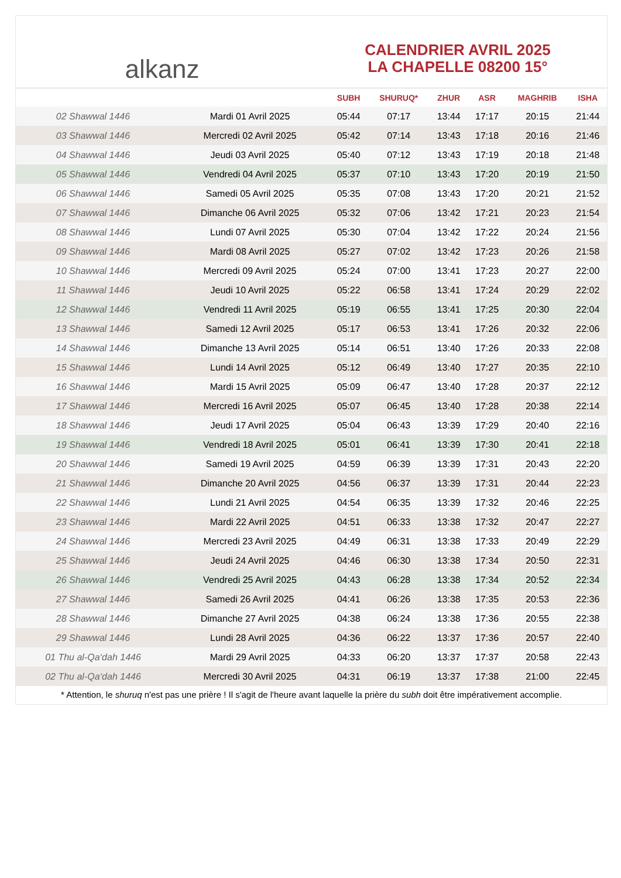alkanz
CALENDRIER AVRIL 2025
LA CHAPELLE 08200 15°
| | | SUBH | SHURUQ* | ZHUR | ASR | MAGHRIB | ISHA |
| --- | --- | --- | --- | --- | --- | --- | --- |
| 02 Shawwal 1446 | Mardi 01 Avril 2025 | 05:44 | 07:17 | 13:44 | 17:17 | 20:15 | 21:44 |
| 03 Shawwal 1446 | Mercredi 02 Avril 2025 | 05:42 | 07:14 | 13:43 | 17:18 | 20:16 | 21:46 |
| 04 Shawwal 1446 | Jeudi 03 Avril 2025 | 05:40 | 07:12 | 13:43 | 17:19 | 20:18 | 21:48 |
| 05 Shawwal 1446 | Vendredi 04 Avril 2025 | 05:37 | 07:10 | 13:43 | 17:20 | 20:19 | 21:50 |
| 06 Shawwal 1446 | Samedi 05 Avril 2025 | 05:35 | 07:08 | 13:43 | 17:20 | 20:21 | 21:52 |
| 07 Shawwal 1446 | Dimanche 06 Avril 2025 | 05:32 | 07:06 | 13:42 | 17:21 | 20:23 | 21:54 |
| 08 Shawwal 1446 | Lundi 07 Avril 2025 | 05:30 | 07:04 | 13:42 | 17:22 | 20:24 | 21:56 |
| 09 Shawwal 1446 | Mardi 08 Avril 2025 | 05:27 | 07:02 | 13:42 | 17:23 | 20:26 | 21:58 |
| 10 Shawwal 1446 | Mercredi 09 Avril 2025 | 05:24 | 07:00 | 13:41 | 17:23 | 20:27 | 22:00 |
| 11 Shawwal 1446 | Jeudi 10 Avril 2025 | 05:22 | 06:58 | 13:41 | 17:24 | 20:29 | 22:02 |
| 12 Shawwal 1446 | Vendredi 11 Avril 2025 | 05:19 | 06:55 | 13:41 | 17:25 | 20:30 | 22:04 |
| 13 Shawwal 1446 | Samedi 12 Avril 2025 | 05:17 | 06:53 | 13:41 | 17:26 | 20:32 | 22:06 |
| 14 Shawwal 1446 | Dimanche 13 Avril 2025 | 05:14 | 06:51 | 13:40 | 17:26 | 20:33 | 22:08 |
| 15 Shawwal 1446 | Lundi 14 Avril 2025 | 05:12 | 06:49 | 13:40 | 17:27 | 20:35 | 22:10 |
| 16 Shawwal 1446 | Mardi 15 Avril 2025 | 05:09 | 06:47 | 13:40 | 17:28 | 20:37 | 22:12 |
| 17 Shawwal 1446 | Mercredi 16 Avril 2025 | 05:07 | 06:45 | 13:40 | 17:28 | 20:38 | 22:14 |
| 18 Shawwal 1446 | Jeudi 17 Avril 2025 | 05:04 | 06:43 | 13:39 | 17:29 | 20:40 | 22:16 |
| 19 Shawwal 1446 | Vendredi 18 Avril 2025 | 05:01 | 06:41 | 13:39 | 17:30 | 20:41 | 22:18 |
| 20 Shawwal 1446 | Samedi 19 Avril 2025 | 04:59 | 06:39 | 13:39 | 17:31 | 20:43 | 22:20 |
| 21 Shawwal 1446 | Dimanche 20 Avril 2025 | 04:56 | 06:37 | 13:39 | 17:31 | 20:44 | 22:23 |
| 22 Shawwal 1446 | Lundi 21 Avril 2025 | 04:54 | 06:35 | 13:39 | 17:32 | 20:46 | 22:25 |
| 23 Shawwal 1446 | Mardi 22 Avril 2025 | 04:51 | 06:33 | 13:38 | 17:32 | 20:47 | 22:27 |
| 24 Shawwal 1446 | Mercredi 23 Avril 2025 | 04:49 | 06:31 | 13:38 | 17:33 | 20:49 | 22:29 |
| 25 Shawwal 1446 | Jeudi 24 Avril 2025 | 04:46 | 06:30 | 13:38 | 17:34 | 20:50 | 22:31 |
| 26 Shawwal 1446 | Vendredi 25 Avril 2025 | 04:43 | 06:28 | 13:38 | 17:34 | 20:52 | 22:34 |
| 27 Shawwal 1446 | Samedi 26 Avril 2025 | 04:41 | 06:26 | 13:38 | 17:35 | 20:53 | 22:36 |
| 28 Shawwal 1446 | Dimanche 27 Avril 2025 | 04:38 | 06:24 | 13:38 | 17:36 | 20:55 | 22:38 |
| 29 Shawwal 1446 | Lundi 28 Avril 2025 | 04:36 | 06:22 | 13:37 | 17:36 | 20:57 | 22:40 |
| 01 Thu al-Qa‘dah 1446 | Mardi 29 Avril 2025 | 04:33 | 06:20 | 13:37 | 17:37 | 20:58 | 22:43 |
| 02 Thu al-Qa‘dah 1446 | Mercredi 30 Avril 2025 | 04:31 | 06:19 | 13:37 | 17:38 | 21:00 | 22:45 |
* Attention, le shuruq n'est pas une prière ! Il s'agit de l'heure avant laquelle la prière du subh doit être impérativement accomplie.